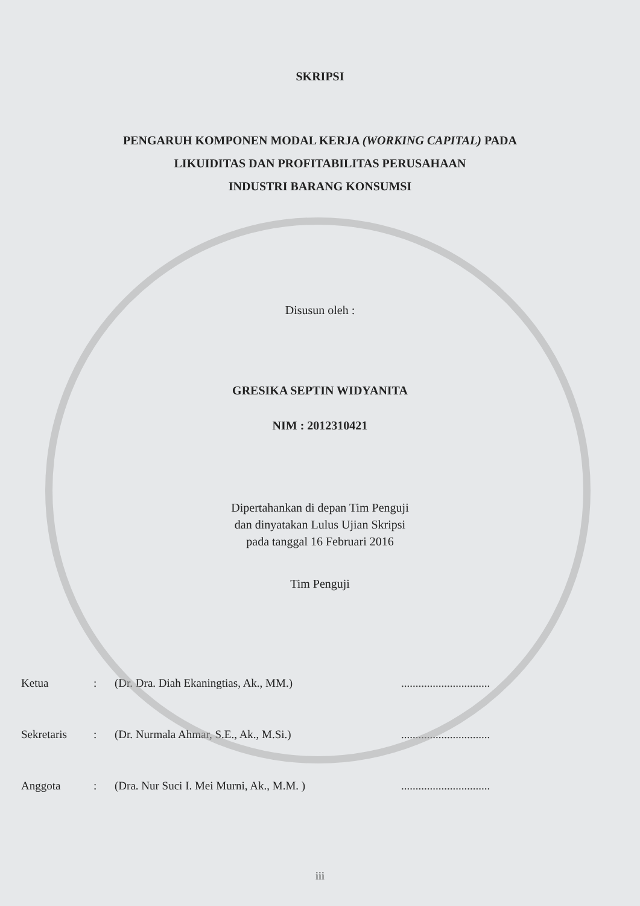SKRIPSI
PENGARUH KOMPONEN MODAL KERJA (WORKING CAPITAL) PADA
LIKUIDITAS DAN PROFITABILITAS PERUSAHAAN
INDUSTRI BARANG KONSUMSI
Disusun oleh :
GRESIKA SEPTIN WIDYANITA
NIM : 2012310421
Dipertahankan di depan Tim Penguji
dan dinyatakan Lulus Ujian Skripsi
pada tanggal 16 Februari 2016
Tim Penguji
Ketua: (Dr. Dra. Diah Ekaningtias, Ak., MM.)...............................
Sekretaris: (Dr. Nurmala Ahmar, S.E., Ak., M.Si.)...............................
Anggota: (Dra. Nur Suci I. Mei Murni, Ak., M.M. )...............................
iii